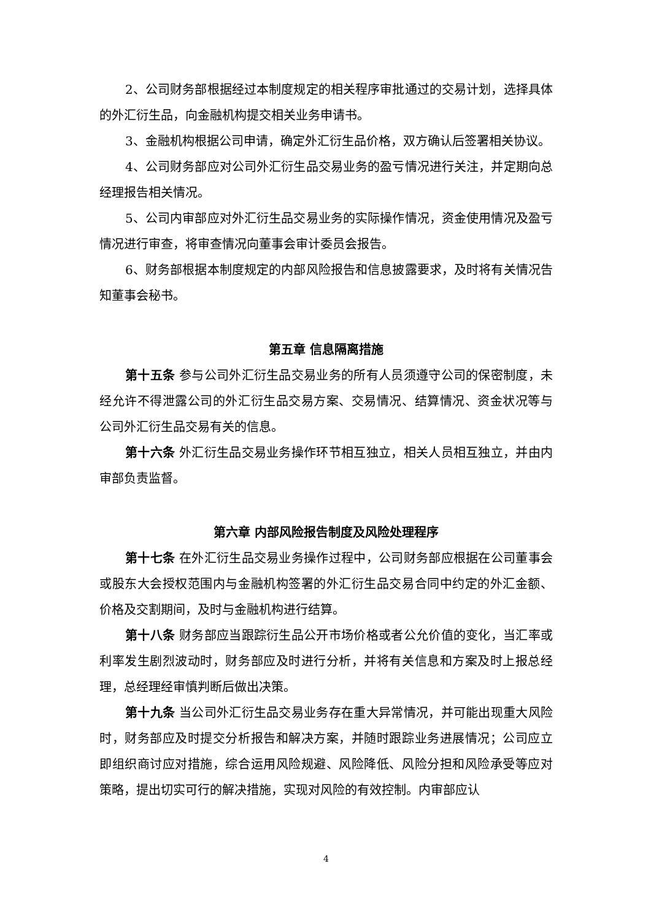2、公司财务部根据经过本制度规定的相关程序审批通过的交易计划，选择具体的外汇衍生品，向金融机构提交相关业务申请书。
3、金融机构根据公司申请，确定外汇衍生品价格，双方确认后签署相关协议。
4、公司财务部应对公司外汇衍生品交易业务的盈亏情况进行关注，并定期向总经理报告相关情况。
5、公司内审部应对外汇衍生品交易业务的实际操作情况，资金使用情况及盈亏情况进行审查，将审查情况向董事会审计委员会报告。
6、财务部根据本制度规定的内部风险报告和信息披露要求，及时将有关情况告知董事会秘书。
第五章 信息隔离措施
第十五条 参与公司外汇衍生品交易业务的所有人员须遵守公司的保密制度，未经允许不得泄露公司的外汇衍生品交易方案、交易情况、结算情况、资金状况等与公司外汇衍生品交易有关的信息。
第十六条 外汇衍生品交易业务操作环节相互独立，相关人员相互独立，并由内审部负责监督。
第六章 内部风险报告制度及风险处理程序
第十七条 在外汇衍生品交易业务操作过程中，公司财务部应根据在公司董事会或股东大会授权范围内与金融机构签署的外汇衍生品交易合同中约定的外汇金额、价格及交割期间，及时与金融机构进行结算。
第十八条 财务部应当跟踪衍生品公开市场价格或者公允价值的变化，当汇率或利率发生剧烈波动时，财务部应及时进行分析，并将有关信息和方案及时上报总经理，总经理经审慎判断后做出决策。
第十九条 当公司外汇衍生品交易业务存在重大异常情况，并可能出现重大风险时，财务部应及时提交分析报告和解决方案，并随时跟踪业务进展情况；公司应立即组织商讨应对措施，综合运用风险规避、风险降低、风险分担和风险承受等应对策略，提出切实可行的解决措施，实现对风险的有效控制。内审部应认
4